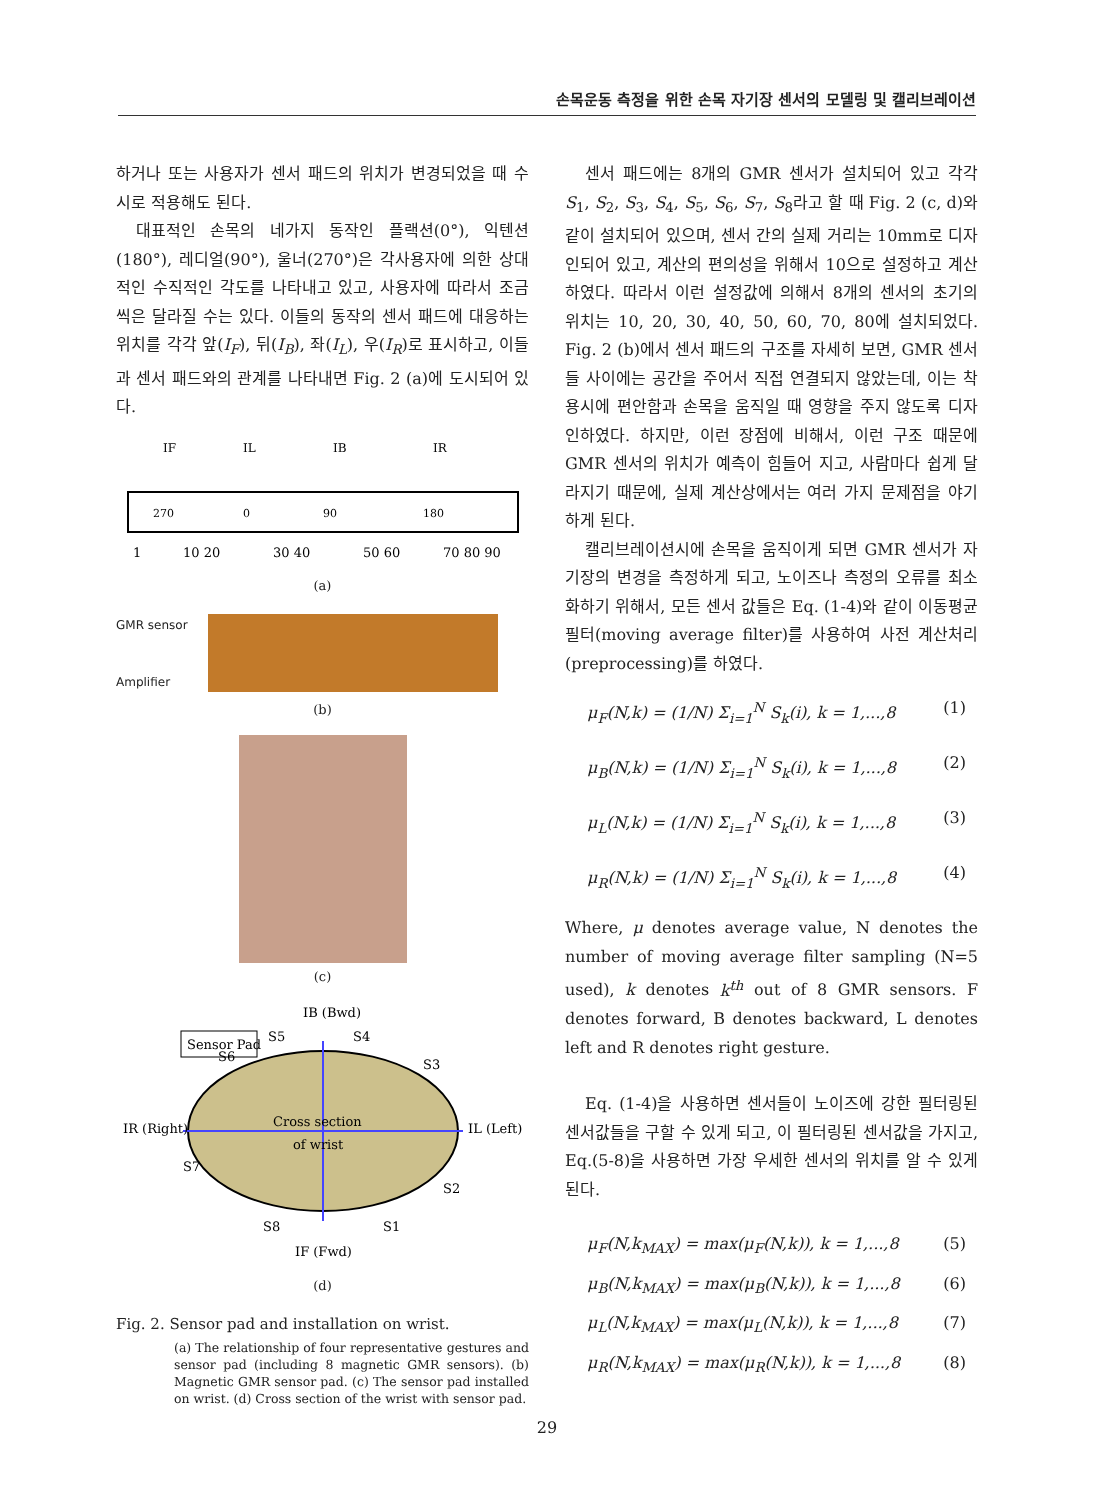손목운동 측정을 위한 손목 자기장 센서의 모델링 및 캘리브레이션
하거나 또는 사용자가 센서 패드의 위치가 변경되었을 때 수시로 적용해도 된다.
대표적인 손목의 네가지 동작인 플랙션(0°), 익텐션(180°), 레디얼(90°), 울너(270°)은 각사용자에 의한 상대적인 수직적인 각도를 나타내고 있고, 사용자에 따라서 조금씩은 달라질 수는 있다. 이들의 동작의 센서 패드에 대응하는 위치를 각각 앞(I<sub>F</sub>), 뒤(I<sub>B</sub>), 좌(I<sub>L</sub>), 우(I<sub>R</sub>)로 표시하고, 이들과 센서 패드와의 관계를 나타내면 Fig. 2 (a)에 도시되어 있다.
IF
IL
IB
IR
270
0
90
180
1
10 20
30 40
50 60
70 80 90
(a)
GMR sensor
Amplifier
(b)
(c)
IB (Bwd)
Sensor Pad
Cross section
of wrist
IR (Right)
IL (Left)
S5
S4
S6
S3
S7
S2
S8
S1
IF (Fwd)
(d)
Fig. 2. Sensor pad and installation on wrist.
(a) The relationship of four representative gestures and sensor pad (including 8 magnetic GMR sensors). (b) Magnetic GMR sensor pad. (c) The sensor pad installed on wrist. (d) Cross section of the wrist with sensor pad.
센서 패드에는 8개의 GMR 센서가 설치되어 있고 각각 S<sub>1</sub>, S<sub>2</sub>, S<sub>3</sub>, S<sub>4</sub>, S<sub>5</sub>, S<sub>6</sub>, S<sub>7</sub>, S<sub>8</sub>라고 할 때 Fig. 2 (c, d)와 같이 설치되어 있으며, 센서 간의 실제 거리는 10mm로 디자인되어 있고, 계산의 편의성을 위해서 10으로 설정하고 계산하였다. 따라서 이런 설정값에 의해서 8개의 센서의 초기의 위치는 10, 20, 30, 40, 50, 60, 70, 80에 설치되었다. Fig. 2 (b)에서 센서 패드의 구조를 자세히 보면, GMR 센서들 사이에는 공간을 주어서 직접 연결되지 않았는데, 이는 착용시에 편안함과 손목을 움직일 때 영향을 주지 않도록 디자인하였다. 하지만, 이런 장점에 비해서, 이런 구조 때문에 GMR 센서의 위치가 예측이 힘들어 지고, 사람마다 쉽게 달라지기 때문에, 실제 계산상에서는 여러 가지 문제점을 야기하게 된다.
캘리브레이션시에 손목을 움직이게 되면 GMR 센서가 자기장의 변경을 측정하게 되고, 노이즈나 측정의 오류를 최소화하기 위해서, 모든 센서 값들은 Eq. (1-4)와 같이 이동평균필터(moving average filter)를 사용하여 사전 계산처리(preprocessing)를 하였다.
μ<sub>F</sub>(N,k) = (1/N) Σ<sub>i=1</sub><sup>N</sup> S<sub>k</sub>(i), k = 1,...,8 (1)
μ<sub>B</sub>(N,k) = (1/N) Σ<sub>i=1</sub><sup>N</sup> S<sub>k</sub>(i), k = 1,...,8 (2)
μ<sub>L</sub>(N,k) = (1/N) Σ<sub>i=1</sub><sup>N</sup> S<sub>k</sub>(i), k = 1,...,8 (3)
μ<sub>R</sub>(N,k) = (1/N) Σ<sub>i=1</sub><sup>N</sup> S<sub>k</sub>(i), k = 1,...,8 (4)
Where, μ denotes average value, N denotes the number of moving average filter sampling (N=5 used), k denotes k<sup>th</sup> out of 8 GMR sensors. F denotes forward, B denotes backward, L denotes left and R denotes right gesture.
Eq. (1-4)을 사용하면 센서들이 노이즈에 강한 필터링된 센서값들을 구할 수 있게 되고, 이 필터링된 센서값을 가지고, Eq.(5-8)을 사용하면 가장 우세한 센서의 위치를 알 수 있게 된다.
μ<sub>F</sub>(N,k<sub>MAX</sub>) = max(μ<sub>F</sub>(N,k)), k = 1,...,8 (5)
μ<sub>B</sub>(N,k<sub>MAX</sub>) = max(μ<sub>B</sub>(N,k)), k = 1,...,8 (6)
μ<sub>L</sub>(N,k<sub>MAX</sub>) = max(μ<sub>L</sub>(N,k)), k = 1,...,8 (7)
μ<sub>R</sub>(N,k<sub>MAX</sub>) = max(μ<sub>R</sub>(N,k)), k = 1,...,8 (8)
29